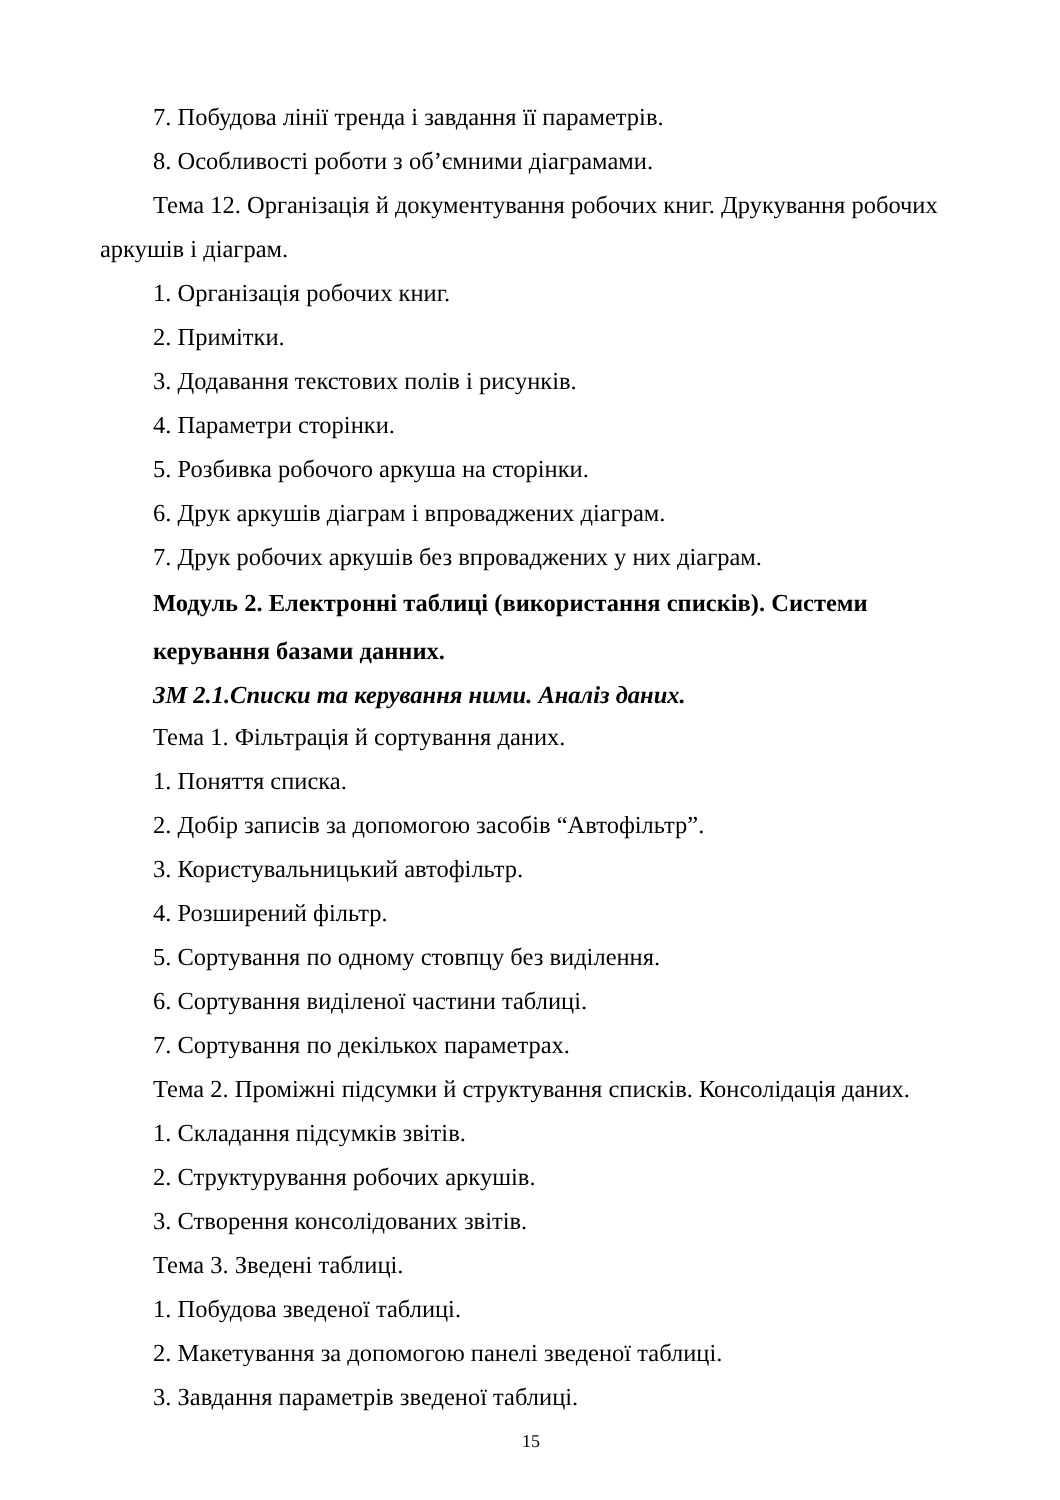7. Побудова лінії тренда і завдання її параметрів.
8. Особливості роботи з об’ємними діаграмами.
Тема 12. Організація й документування робочих книг. Друкування робочих аркушів і діаграм.
1. Організація робочих книг.
2. Примітки.
3. Додавання текстових полів і рисунків.
4. Параметри сторінки.
5. Розбивка робочого аркуша на сторінки.
6. Друк аркушів діаграм і впроваджених діаграм.
7. Друк робочих аркушів без впроваджених у них діаграм.
Модуль 2. Електронні таблиці (використання списків). Системи керування базами данних.
ЗМ 2.1.Списки та керування ними. Аналіз даних.
Тема 1. Фільтрація й сортування даних.
1. Поняття списка.
2. Добір записів за допомогою засобів “Автофільтр”.
3. Користувальницький автофільтр.
4. Розширений фільтр.
5. Сортування по одному стовпцу без виділення.
6. Сортування виділеної частини таблиці.
7. Сортування по декількох параметрах.
Тема 2. Проміжні підсумки й структування списків. Консолідація даних.
1. Складання підсумків звітів.
2. Структурування робочих аркушів.
3. Створення консолідованих звітів.
Тема 3. Зведені таблиці.
1. Побудова зведеної таблиці.
2. Макетування за допомогою панелі зведеної таблиці.
3. Завдання параметрів зведеної таблиці.
15